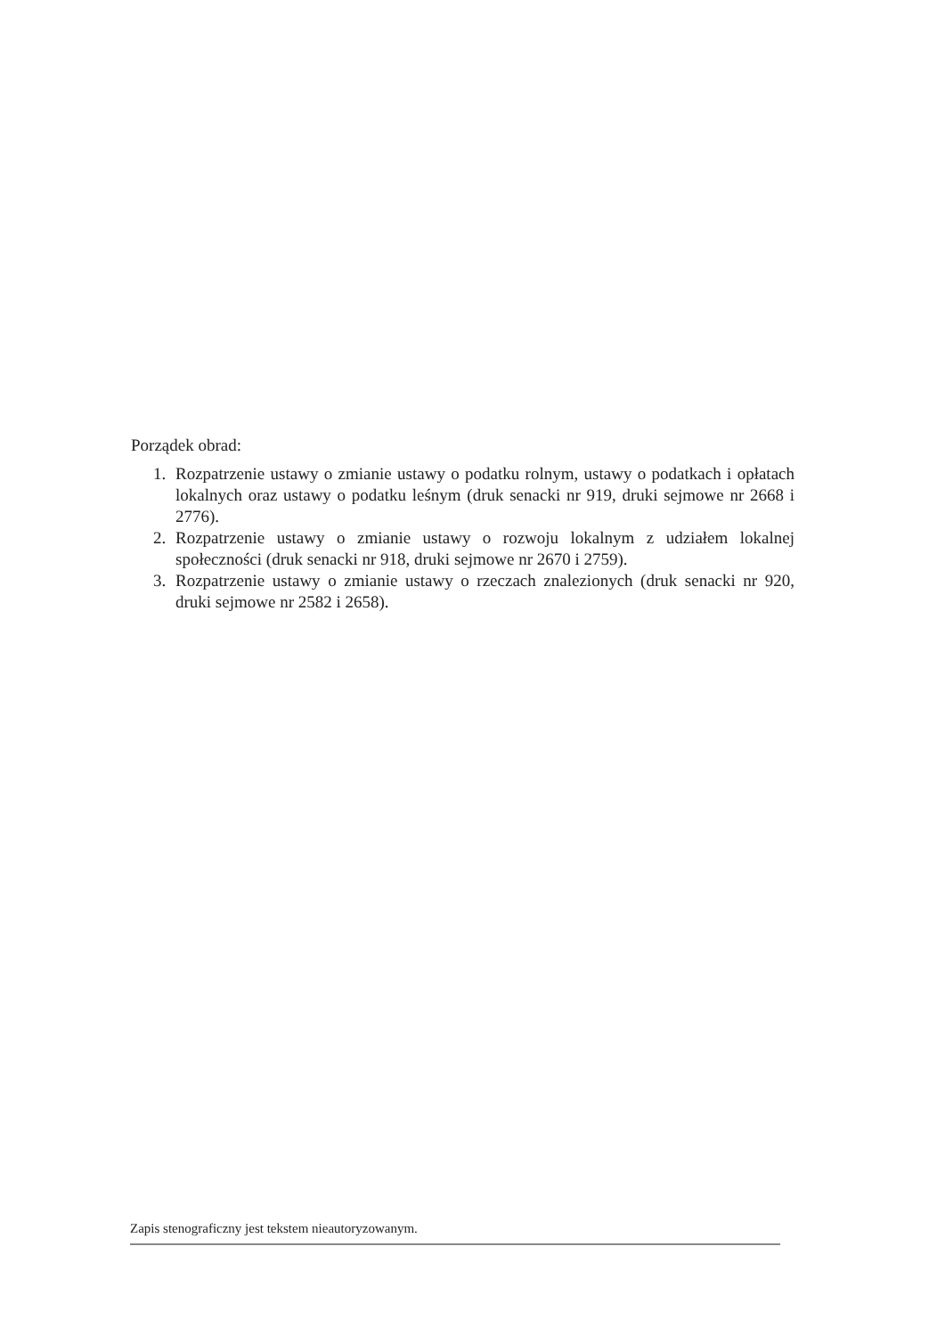Porządek obrad:
1. Rozpatrzenie ustawy o zmianie ustawy o podatku rolnym, ustawy o podatkach i opłatach lokalnych oraz ustawy o podatku leśnym (druk senacki nr 919, druki sejmowe nr 2668 i 2776).
2. Rozpatrzenie ustawy o zmianie ustawy o rozwoju lokalnym z udziałem lokalnej społeczności (druk senacki nr 918, druki sejmowe nr 2670 i 2759).
3. Rozpatrzenie ustawy o zmianie ustawy o rzeczach znalezionych (druk senacki nr 920, druki sejmowe nr 2582 i 2658).
Zapis stenograficzny jest tekstem nieautoryzowanym.